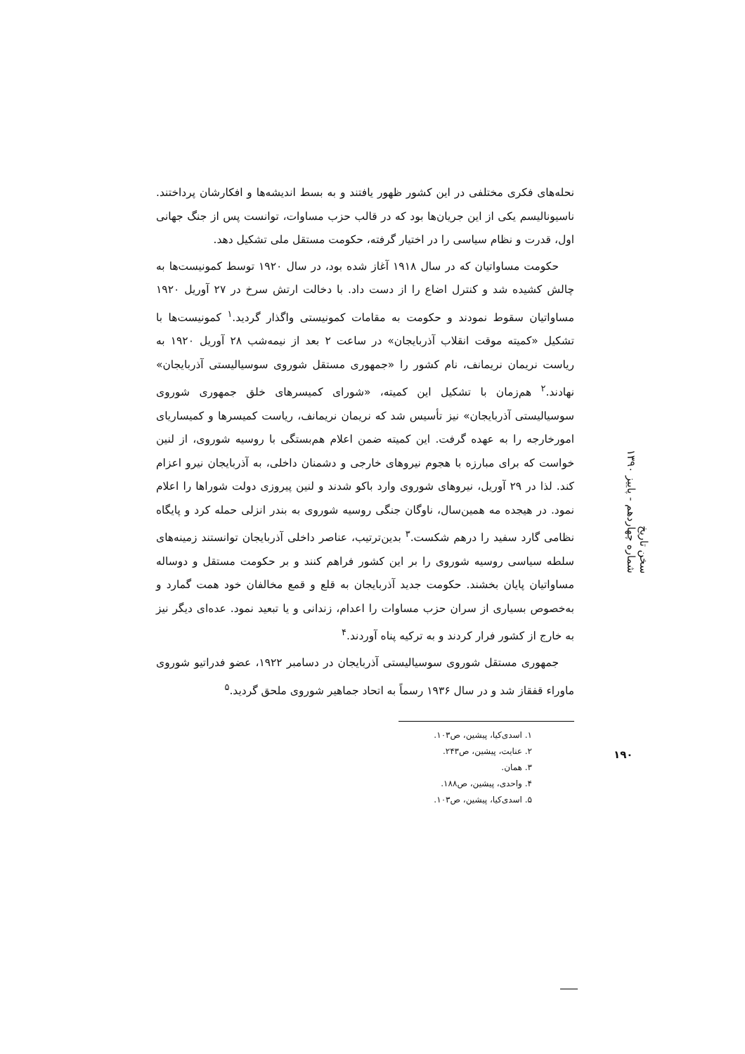نحله‌های فکری مختلفی در این کشور ظهور یافتند و به بسط اندیشه‌ها و افکارشان پرداختند. ناسیونالیسم یکی از این جریان‌ها بود که در قالب حزب مساوات، توانست پس از جنگ جهانی اول، قدرت و نظام سیاسی را در اختیار گرفته، حکومت مستقل ملی تشکیل دهد.
حکومت مساواتیان که در سال ۱۹۱۸ آغاز شده بود، در سال ۱۹۲۰ توسط کمونیست‌ها به چالش کشیده شد و کنترل اضاع را از دست داد. با دخالت ارتش سرخ در ۲۷ آوریل ۱۹۲۰ مساواتیان سقوط نمودند و حکومت به مقامات کمونیستی واگذار گردید.<sup>۱</sup> کمونیست‌ها با تشکیل «کمیته موقت انقلاب آذربایجان» در ساعت ۲ بعد از نیمه‌شب ۲۸ آوریل ۱۹۲۰ به ریاست نریمان نریمانف، نام کشور را «جمهوری مستقل شوروی سوسیالیستی آذربایجان» نهادند.<sup>۲</sup> هم‌زمان با تشکیل این کمیته، «شورای کمیسرهای خلق جمهوری شوروی سوسیالیستی آذربایجان» نیز تأسیس شد که نریمان نریمانف، ریاست کمیسرها و کمیساریای امورخارجه را به عهده گرفت. این کمیته ضمن اعلام هم‌بستگی با روسیه شوروی، از لنین خواست که برای مبارزه با هجوم نیروهای خارجی و دشمنان داخلی، به آذربایجان نیرو اعزام کند. لذا در ۲۹ آوریل، نیروهای شوروی وارد باکو شدند و لنین پیروزی دولت شوراها را اعلام نمود. در هیجده مه همین‌سال، ناوگان جنگی روسیه شوروی به بندر انزلی حمله کرد و پایگاه نظامی گارد سفید را درهم شکست.<sup>۳</sup> بدین‌ترتیب، عناصر داخلی آذربایجان توانستند زمینه‌های سلطه سیاسی روسیه شوروی را بر این کشور فراهم کنند و بر حکومت مستقل و دوساله مساواتیان پایان بخشند. حکومت جدید آذربایجان به قلع و قمع مخالفان خود همت گمارد و به‌خصوص بسیاری از سران حزب مساوات را اعدام، زندانی و یا تبعید نمود. عده‌ای دیگر نیز به خارج از کشور فرار کردند و به ترکیه پناه آوردند.<sup>۴</sup>
جمهوری مستقل شوروی سوسیالیستی آذربایجان در دسامبر ۱۹۲۲، عضو فدراتیو شوروی ماوراء قفقاز شد و در سال ۱۹۳۶ رسماً به اتحاد جماهیر شوروی ملحق گردید.<sup>۵</sup>
۱. اسدی‌کیا، پیشین، ص۱۰۳.
۲. عنایت، پیشین، ص۲۴۳.
۳. همان.
۴. واحدی، پیشین، ص۱۸۸.
۵. اسدی‌کیا، پیشین، ص۱۰۳.
سخن تاریخ
شماره چهاردهم - پاییز ۱۳۹۰
۱۹۰